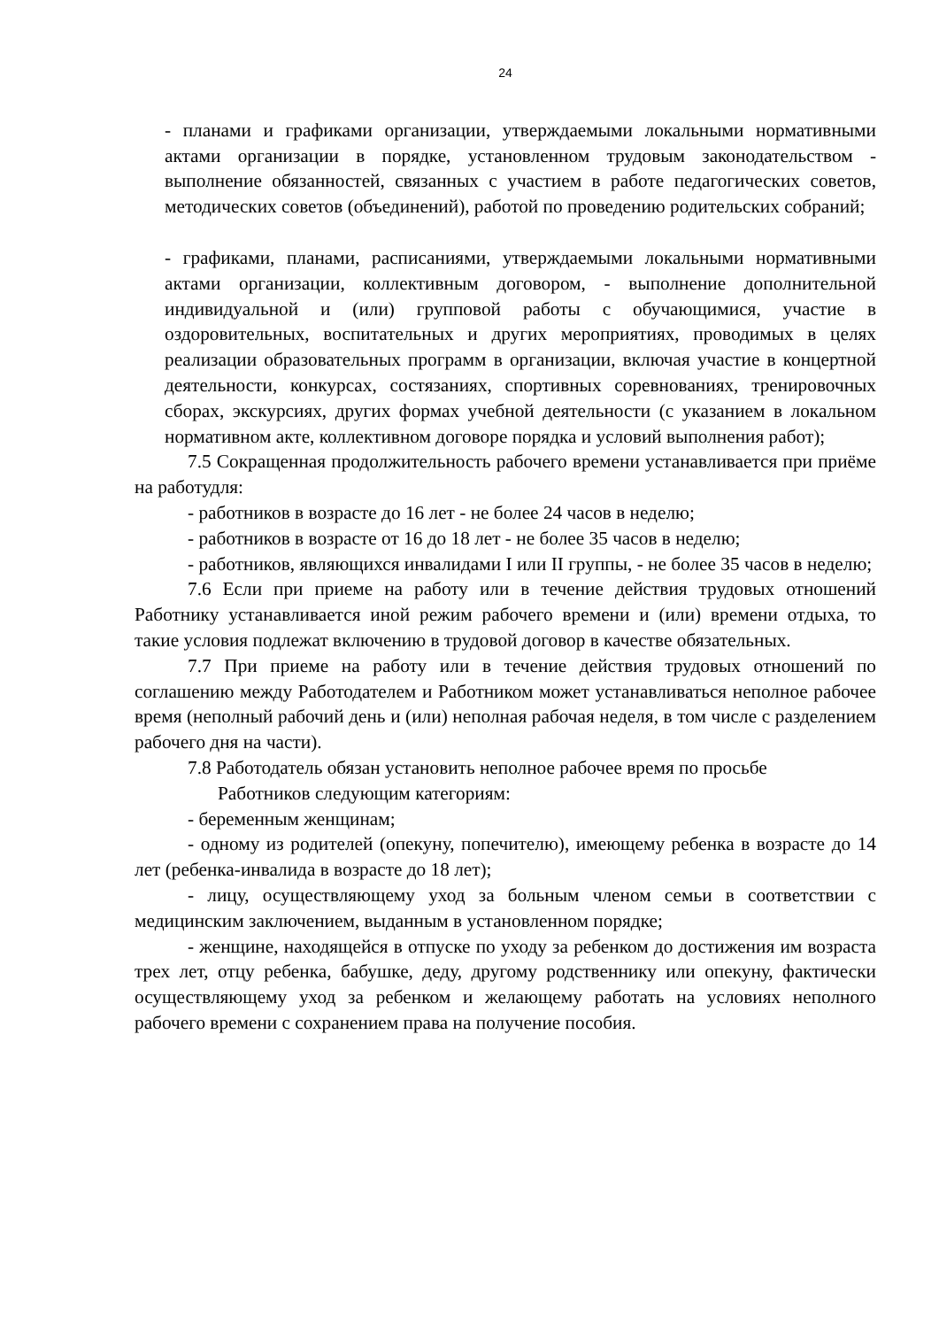24
- планами и графиками организации, утверждаемыми локальными нормативными актами организации в порядке, установленном трудовым законодательством - выполнение обязанностей, связанных с участием в работе педагогических советов, методических советов (объединений), работой по проведению родительских собраний;
- графиками, планами, расписаниями, утверждаемыми локальными нормативными актами организации, коллективным договором, - выполнение дополнительной индивидуальной и (или) групповой работы с обучающимися, участие в оздоровительных, воспитательных и других мероприятиях, проводимых в целях реализации образовательных программ в организации, включая участие в концертной деятельности, конкурсах, состязаниях, спортивных соревнованиях, тренировочных сборах, экскурсиях, других формах учебной деятельности (с указанием в локальном нормативном акте, коллективном договоре порядка и условий выполнения работ);
7.5 Сокращенная продолжительность рабочего времени устанавливается при приёме на работудля:
- работников в возрасте до 16 лет - не более 24 часов в неделю;
- работников в возрасте от 16 до 18 лет - не более 35 часов в неделю;
- работников, являющихся инвалидами I или II группы, - не более 35 часов в неделю;
7.6 Если при приеме на работу или в течение действия трудовых отношений Работнику устанавливается иной режим рабочего времени и (или) времени отдыха, то такие условия подлежат включению в трудовой договор в качестве обязательных.
7.7 При приеме на работу или в течение действия трудовых отношений по соглашению между Работодателем и Работником может устанавливаться неполное рабочее время (неполный рабочий день и (или) неполная рабочая неделя, в том числе с разделением рабочего дня на части).
7.8 Работодатель обязан установить неполное рабочее время по просьбе
Работников следующим категориям:
- беременным женщинам;
- одному из родителей (опекуну, попечителю), имеющему ребенка в возрасте до 14 лет (ребенка-инвалида в возрасте до 18 лет);
- лицу, осуществляющему уход за больным членом семьи в соответствии с медицинским заключением, выданным в установленном порядке;
- женщине, находящейся в отпуске по уходу за ребенком до достижения им возраста трех лет, отцу ребенка, бабушке, деду, другому родственнику или опекуну, фактически осуществляющему уход за ребенком и желающему работать на условиях неполного рабочего времени с сохранением права на получение пособия.